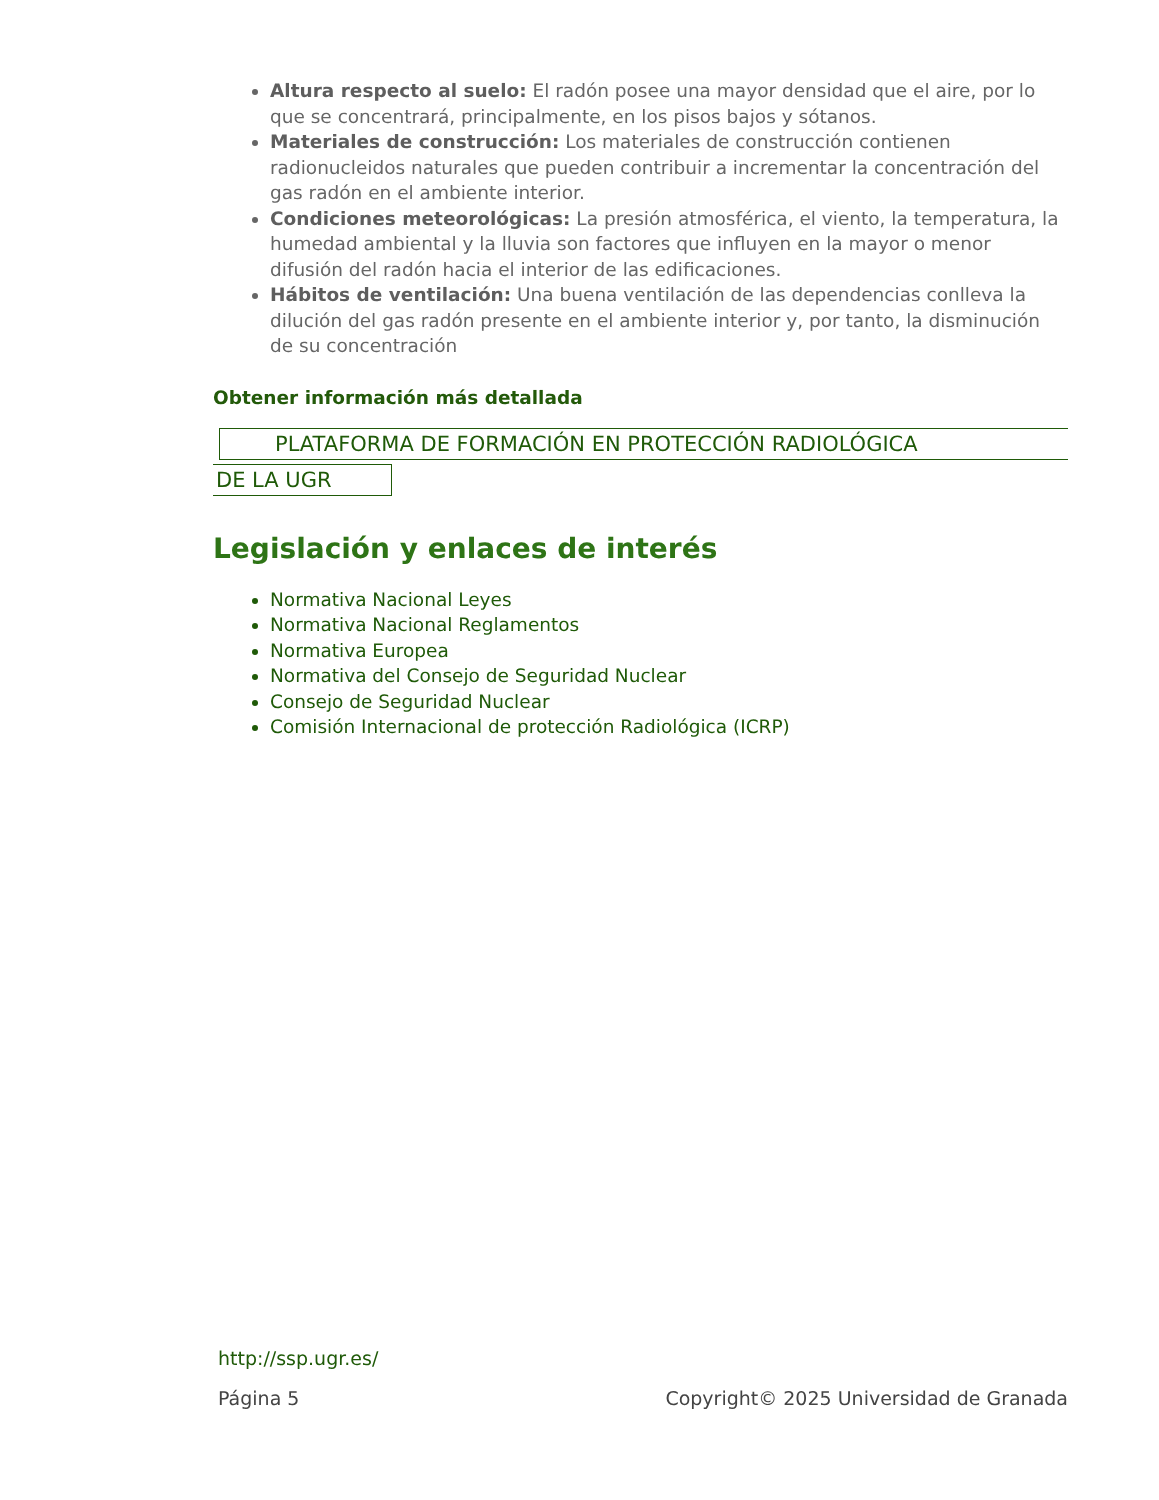Altura respecto al suelo: El radón posee una mayor densidad que el aire, por lo que se concentrará, principalmente, en los pisos bajos y sótanos.
Materiales de construcción: Los materiales de construcción contienen radionucleidos naturales que pueden contribuir a incrementar la concentración del gas radón en el ambiente interior.
Condiciones meteorológicas: La presión atmosférica, el viento, la temperatura, la humedad ambiental y la lluvia son factores que influyen en la mayor o menor difusión del radón hacia el interior de las edificaciones.
Hábitos de ventilación: Una buena ventilación de las dependencias conlleva la dilución del gas radón presente en el ambiente interior y, por tanto, la disminución de su concentración
Obtener información más detallada
PLATAFORMA DE FORMACIÓN EN PROTECCIÓN RADIOLÓGICA
DE LA UGR
Legislación y enlaces de interés
Normativa Nacional Leyes
Normativa Nacional Reglamentos
Normativa Europea
Normativa del Consejo de Seguridad Nuclear
Consejo de Seguridad Nuclear
Comisión Internacional de protección Radiológica (ICRP)
http://ssp.ugr.es/
Página 5 Copyright© 2025 Universidad de Granada